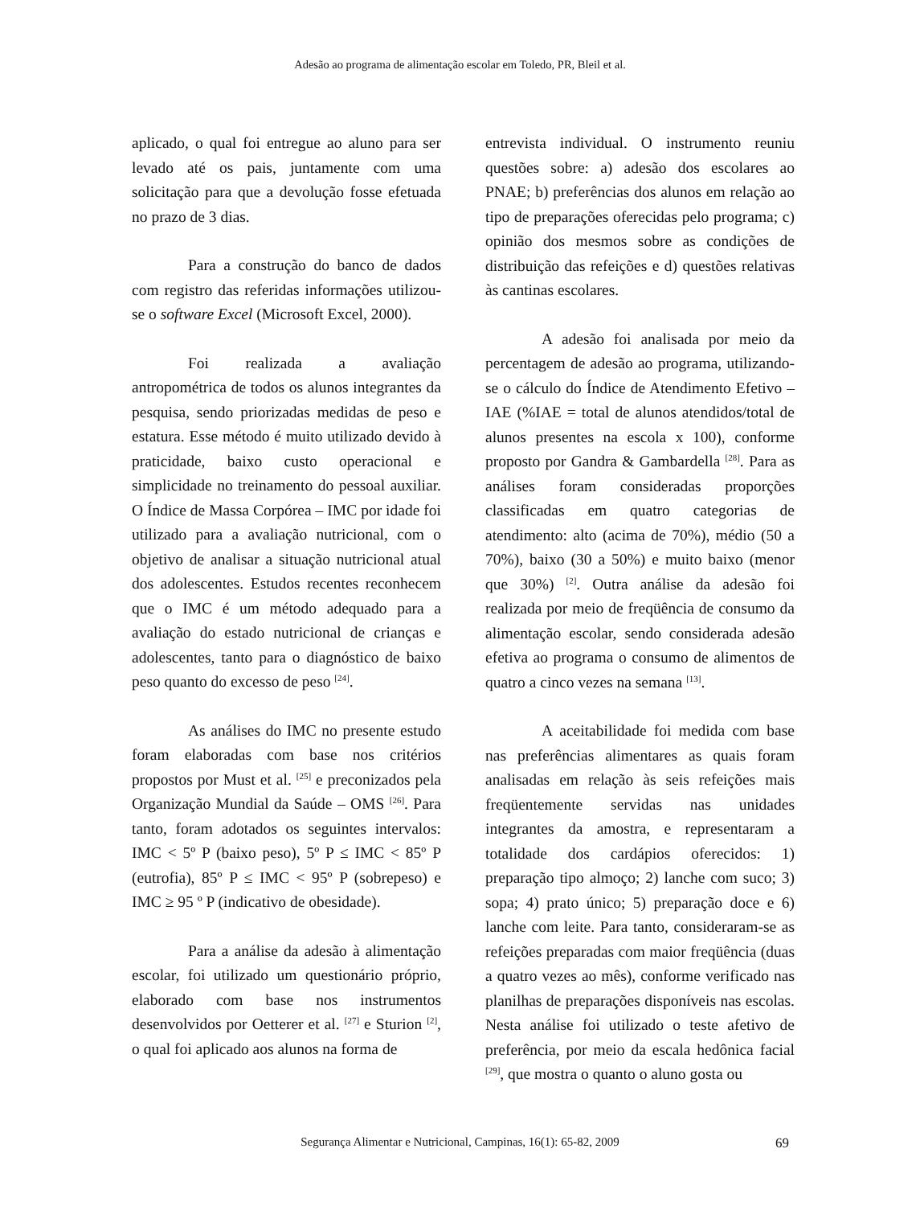Adesão ao programa de alimentação escolar em Toledo, PR, Bleil et al.
aplicado, o qual foi entregue ao aluno para ser levado até os pais, juntamente com uma solicitação para que a devolução fosse efetuada no prazo de 3 dias.
Para a construção do banco de dados com registro das referidas informações utilizou-se o software Excel (Microsoft Excel, 2000).
Foi realizada a avaliação antropométrica de todos os alunos integrantes da pesquisa, sendo priorizadas medidas de peso e estatura. Esse método é muito utilizado devido à praticidade, baixo custo operacional e simplicidade no treinamento do pessoal auxiliar. O Índice de Massa Corpórea – IMC por idade foi utilizado para a avaliação nutricional, com o objetivo de analisar a situação nutricional atual dos adolescentes. Estudos recentes reconhecem que o IMC é um método adequado para a avaliação do estado nutricional de crianças e adolescentes, tanto para o diagnóstico de baixo peso quanto do excesso de peso <sup>[24]</sup>.
As análises do IMC no presente estudo foram elaboradas com base nos critérios propostos por Must et al. <sup>[25]</sup> e preconizados pela Organização Mundial da Saúde – OMS <sup>[26]</sup>. Para tanto, foram adotados os seguintes intervalos: IMC < 5º P (baixo peso), 5º P ≤ IMC < 85º P (eutrofia), 85º P ≤ IMC < 95º P (sobrepeso) e IMC ≥ 95 º P (indicativo de obesidade).
Para a análise da adesão à alimentação escolar, foi utilizado um questionário próprio, elaborado com base nos instrumentos desenvolvidos por Oetterer et al. <sup>[27]</sup> e Sturion <sup>[2]</sup>, o qual foi aplicado aos alunos na forma de
entrevista individual. O instrumento reuniu questões sobre: a) adesão dos escolares ao PNAE; b) preferências dos alunos em relação ao tipo de preparações oferecidas pelo programa; c) opinião dos mesmos sobre as condições de distribuição das refeições e d) questões relativas às cantinas escolares.
A adesão foi analisada por meio da percentagem de adesão ao programa, utilizando-se o cálculo do Índice de Atendimento Efetivo – IAE (%IAE = total de alunos atendidos/total de alunos presentes na escola x 100), conforme proposto por Gandra & Gambardella <sup>[28]</sup>. Para as análises foram consideradas proporções classificadas em quatro categorias de atendimento: alto (acima de 70%), médio (50 a 70%), baixo (30 a 50%) e muito baixo (menor que 30%) <sup>[2]</sup>. Outra análise da adesão foi realizada por meio de freqüência de consumo da alimentação escolar, sendo considerada adesão efetiva ao programa o consumo de alimentos de quatro a cinco vezes na semana <sup>[13]</sup>.
A aceitabilidade foi medida com base nas preferências alimentares as quais foram analisadas em relação às seis refeições mais freqüentemente servidas nas unidades integrantes da amostra, e representaram a totalidade dos cardápios oferecidos: 1) preparação tipo almoço; 2) lanche com suco; 3) sopa; 4) prato único; 5) preparação doce e 6) lanche com leite. Para tanto, consideraram-se as refeições preparadas com maior freqüência (duas a quatro vezes ao mês), conforme verificado nas planilhas de preparações disponíveis nas escolas. Nesta análise foi utilizado o teste afetivo de preferência, por meio da escala hedônica facial <sup>[29]</sup>, que mostra o quanto o aluno gosta ou
Segurança Alimentar e Nutricional, Campinas, 16(1): 65-82, 2009 69